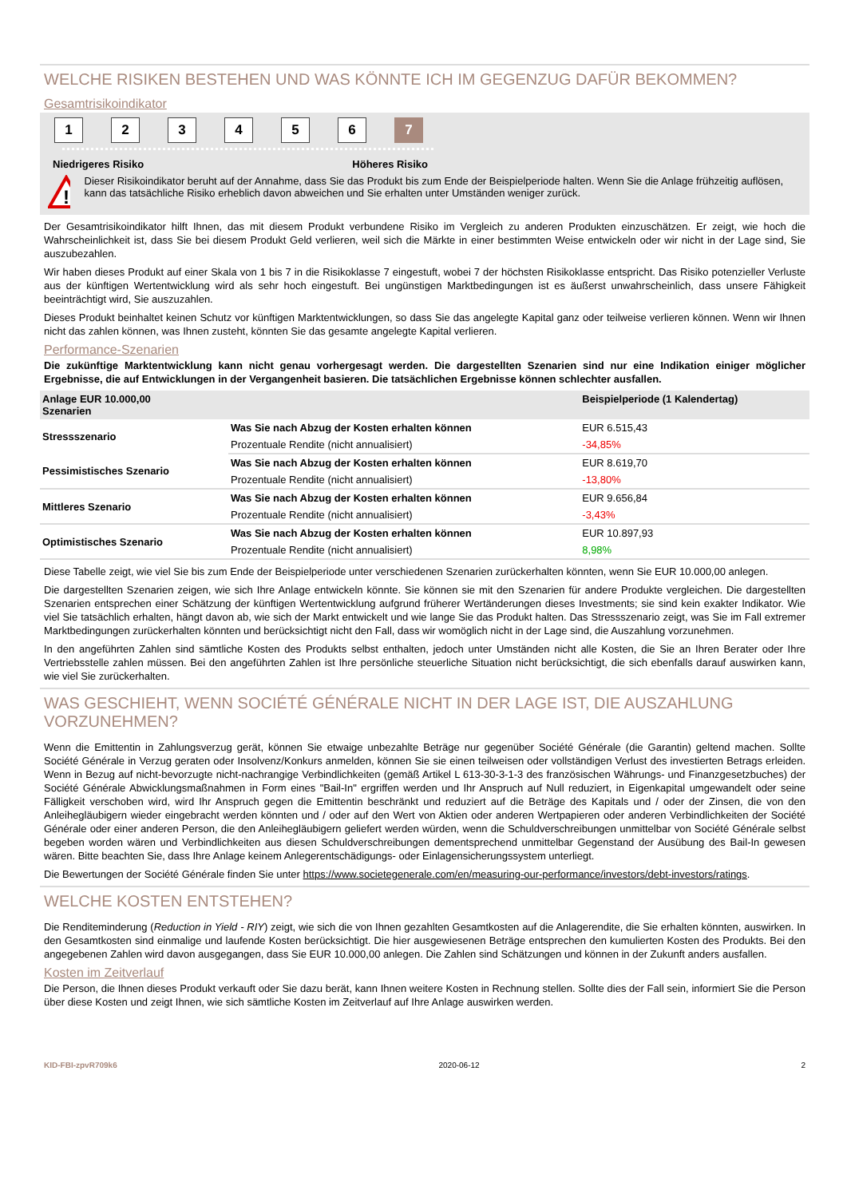WELCHE RISIKEN BESTEHEN UND WAS KÖNNTE ICH IM GEGENZUG DAFÜR BEKOMMEN?
Gesamtrisikoindikator
123456 7
Niedrigeres Risiko Höheres Risiko
!
Dieser Risikoindikator beruht auf der Annahme, dass Sie das Produkt bis zum Ende der Beispielperiode halten. Wenn Sie die Anlage frühzeitig auflösen, kann das tatsächliche Risiko erheblich davon abweichen und Sie erhalten unter Umständen weniger zurück.
Der Gesamtrisikoindikator hilft Ihnen, das mit diesem Produkt verbundene Risiko im Vergleich zu anderen Produkten einzuschätzen. Er zeigt, wie hoch die Wahrscheinlichkeit ist, dass Sie bei diesem Produkt Geld verlieren, weil sich die Märkte in einer bestimmten Weise entwickeln oder wir nicht in der Lage sind, Sie auszubezahlen.
Wir haben dieses Produkt auf einer Skala von 1 bis 7 in die Risikoklasse 7 eingestuft, wobei 7 der höchsten Risikoklasse entspricht. Das Risiko potenzieller Verluste aus der künftigen Wertentwicklung wird als sehr hoch eingestuft. Bei ungünstigen Marktbedingungen ist es äußerst unwahrscheinlich, dass unsere Fähigkeit beeinträchtigt wird, Sie auszuzahlen.
Dieses Produkt beinhaltet keinen Schutz vor künftigen Marktentwicklungen, so dass Sie das angelegte Kapital ganz oder teilweise verlieren können. Wenn wir Ihnen nicht das zahlen können, was Ihnen zusteht, könnten Sie das gesamte angelegte Kapital verlieren.
Performance-Szenarien
Die zukünftige Marktentwicklung kann nicht genau vorhergesagt werden. Die dargestellten Szenarien sind nur eine Indikation einiger möglicher Ergebnisse, die auf Entwicklungen in der Vergangenheit basieren. Die tatsächlichen Ergebnisse können schlechter ausfallen.
| Anlage EUR 10.000,00 Szenarien | | Beispielperiode (1 Kalendertag) |
| --- | --- | --- |
| Stressszenario | Was Sie nach Abzug der Kosten erhalten können | EUR 6.515,43 |
| | Prozentuale Rendite (nicht annualisiert) | -34,85% |
| Pessimistisches Szenario | Was Sie nach Abzug der Kosten erhalten können | EUR 8.619,70 |
| | Prozentuale Rendite (nicht annualisiert) | -13,80% |
| Mittleres Szenario | Was Sie nach Abzug der Kosten erhalten können | EUR 9.656,84 |
| | Prozentuale Rendite (nicht annualisiert) | -3,43% |
| Optimistisches Szenario | Was Sie nach Abzug der Kosten erhalten können | EUR 10.897,93 |
| | Prozentuale Rendite (nicht annualisiert) | 8,98% |
Diese Tabelle zeigt, wie viel Sie bis zum Ende der Beispielperiode unter verschiedenen Szenarien zurückerhalten könnten, wenn Sie EUR 10.000,00 anlegen.
Die dargestellten Szenarien zeigen, wie sich Ihre Anlage entwickeln könnte. Sie können sie mit den Szenarien für andere Produkte vergleichen. Die dargestellten Szenarien entsprechen einer Schätzung der künftigen Wertentwicklung aufgrund früherer Wertänderungen dieses Investments; sie sind kein exakter Indikator. Wie viel Sie tatsächlich erhalten, hängt davon ab, wie sich der Markt entwickelt und wie lange Sie das Produkt halten. Das Stressszenario zeigt, was Sie im Fall extremer Marktbedingungen zurückerhalten könnten und berücksichtigt nicht den Fall, dass wir womöglich nicht in der Lage sind, die Auszahlung vorzunehmen.
In den angeführten Zahlen sind sämtliche Kosten des Produkts selbst enthalten, jedoch unter Umständen nicht alle Kosten, die Sie an Ihren Berater oder Ihre Vertriebsstelle zahlen müssen. Bei den angeführten Zahlen ist Ihre persönliche steuerliche Situation nicht berücksichtigt, die sich ebenfalls darauf auswirken kann, wie viel Sie zurückerhalten.
WAS GESCHIEHT, WENN SOCIÉTÉ GÉNÉRALE NICHT IN DER LAGE IST, DIE AUSZAHLUNG VORZUNEHMEN?
Wenn die Emittentin in Zahlungsverzug gerät, können Sie etwaige unbezahlte Beträge nur gegenüber Société Générale (die Garantin) geltend machen. Sollte Société Générale in Verzug geraten oder Insolvenz/Konkurs anmelden, können Sie sie einen teilweisen oder vollständigen Verlust des investierten Betrags erleiden. Wenn in Bezug auf nicht-bevorzugte nicht-nachrangige Verbindlichkeiten (gemäß Artikel L 613-30-3-1-3 des französischen Währungs- und Finanzgesetzbuches) der Société Générale Abwicklungsmaßnahmen in Form eines "Bail-In" ergriffen werden und Ihr Anspruch auf Null reduziert, in Eigenkapital umgewandelt oder seine Fälligkeit verschoben wird, wird Ihr Anspruch gegen die Emittentin beschränkt und reduziert auf die Beträge des Kapitals und / oder der Zinsen, die von den Anleihegläubigern wieder eingebracht werden könnten und / oder auf den Wert von Aktien oder anderen Wertpapieren oder anderen Verbindlichkeiten der Société Générale oder einer anderen Person, die den Anleihegläubigern geliefert werden würden, wenn die Schuldverschreibungen unmittelbar von Société Générale selbst begeben worden wären und Verbindlichkeiten aus diesen Schuldverschreibungen dementsprechend unmittelbar Gegenstand der Ausübung des Bail-In gewesen wären. Bitte beachten Sie, dass Ihre Anlage keinem Anlegerentschädigungs- oder Einlagensicherungssystem unterliegt.
Die Bewertungen der Société Générale finden Sie unter https://www.societegenerale.com/en/measuring-our-performance/investors/debt-investors/ratings.
WELCHE KOSTEN ENTSTEHEN?
Die Renditeminderung (Reduction in Yield - RIY) zeigt, wie sich die von Ihnen gezahlten Gesamtkosten auf die Anlagerendite, die Sie erhalten könnten, auswirken. In den Gesamtkosten sind einmalige und laufende Kosten berücksichtigt. Die hier ausgewiesenen Beträge entsprechen den kumulierten Kosten des Produkts. Bei den angegebenen Zahlen wird davon ausgegangen, dass Sie EUR 10.000,00 anlegen. Die Zahlen sind Schätzungen und können in der Zukunft anders ausfallen.
Kosten im Zeitverlauf
Die Person, die Ihnen dieses Produkt verkauft oder Sie dazu berät, kann Ihnen weitere Kosten in Rechnung stellen. Sollte dies der Fall sein, informiert Sie die Person über diese Kosten und zeigt Ihnen, wie sich sämtliche Kosten im Zeitverlauf auf Ihre Anlage auswirken werden.
KID-FBI-zpvR709k6 2020-06-12 2